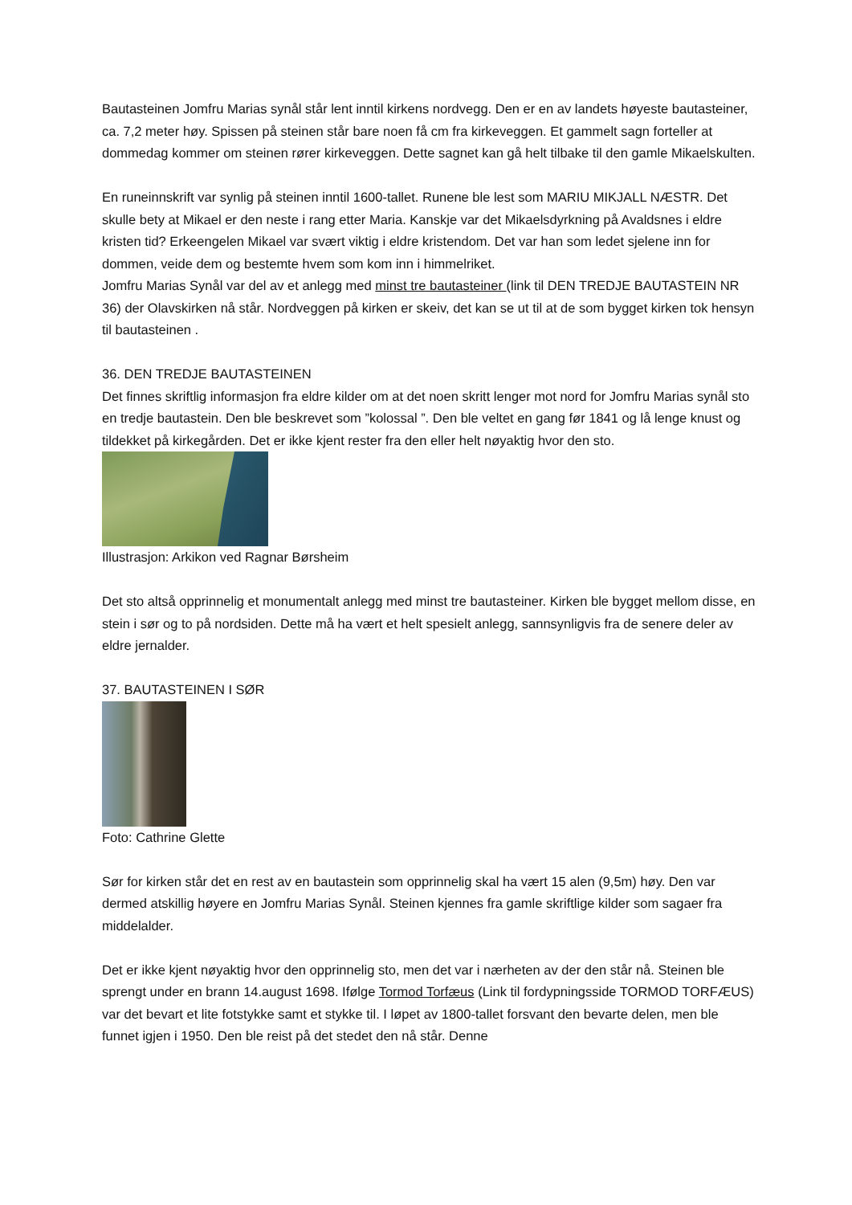Bautasteinen Jomfru Marias synål står lent inntil kirkens nordvegg. Den er en av landets høyeste bautasteiner, ca. 7,2 meter høy. Spissen på steinen står bare noen få cm fra kirkeveggen. Et gammelt sagn forteller at dommedag kommer om steinen rører kirkeveggen. Dette sagnet kan gå helt tilbake til den gamle Mikaelskulten.
En runeinnskrift var synlig på steinen inntil 1600-tallet. Runene ble lest som MARIU MIKJALL NÆSTR. Det skulle bety at Mikael er den neste i rang etter Maria. Kanskje var det Mikaelsdyrkning på Avaldsnes i eldre kristen tid? Erkeengelen Mikael var svært viktig i eldre kristendom. Det var han som ledet sjelene inn for dommen, veide dem og bestemte hvem som kom inn i himmelriket.
Jomfru Marias Synål var del av et anlegg med minst tre bautasteiner (link til DEN TREDJE BAUTASTEIN NR 36) der Olavskirken nå står. Nordveggen på kirken er skeiv, det kan se ut til at de som bygget kirken tok hensyn til bautasteinen .
36. DEN TREDJE BAUTASTEINEN
Det finnes skriftlig informasjon fra eldre kilder om at det noen skritt lenger mot nord for Jomfru Marias synål sto en tredje bautastein. Den ble beskrevet som ”kolossal ”. Den ble veltet en gang før 1841 og lå lenge knust og tildekket på kirkegården. Det er ikke kjent rester fra den eller helt nøyaktig hvor den sto.
Illustrasjon: Arkikon ved Ragnar Børsheim
Det sto altså opprinnelig et monumentalt anlegg med minst tre bautasteiner. Kirken ble bygget mellom disse, en stein i sør og to på nordsiden. Dette må ha vært et helt spesielt anlegg, sannsynligvis fra de senere deler av eldre jernalder.
37. BAUTASTEINEN I SØR
Foto: Cathrine Glette
Sør for kirken står det en rest av en bautastein som opprinnelig skal ha vært 15 alen (9,5m) høy. Den var dermed atskillig høyere en Jomfru Marias Synål. Steinen kjennes fra gamle skriftlige kilder som sagaer fra middelalder.
Det er ikke kjent nøyaktig hvor den opprinnelig sto, men det var i nærheten av der den står nå. Steinen ble sprengt under en brann 14.august 1698. Ifølge Tormod Torfæus (Link til fordypningsside TORMOD TORFÆUS) var det bevart et lite fotstykke samt et stykke til. I løpet av 1800-tallet forsvant den bevarte delen, men ble funnet igjen i 1950. Den ble reist på det stedet den nå står. Denne